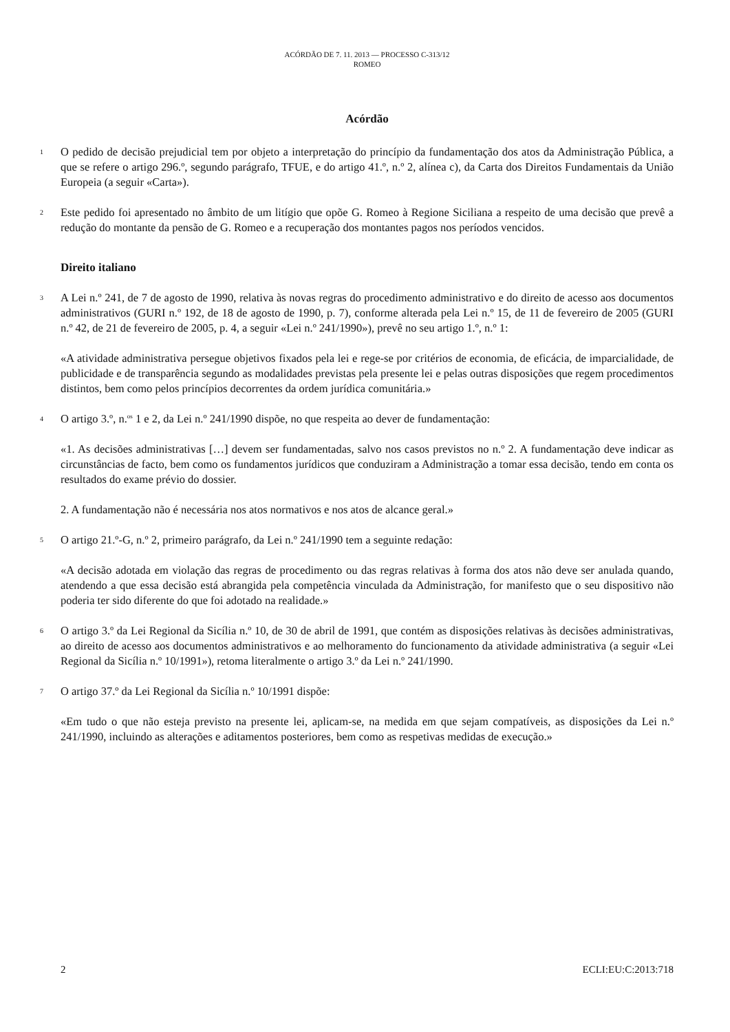ACÓRDÃO DE 7. 11. 2013 — PROCESSO C-313/12
ROMEO
Acórdão
1
O pedido de decisão prejudicial tem por objeto a interpretação do princípio da fundamentação dos atos da Administração Pública, a que se refere o artigo 296.º, segundo parágrafo, TFUE, e do artigo 41.º, n.º 2, alínea c), da Carta dos Direitos Fundamentais da União Europeia (a seguir «Carta»).
2
Este pedido foi apresentado no âmbito de um litígio que opõe G. Romeo à Regione Siciliana a respeito de uma decisão que prevê a redução do montante da pensão de G. Romeo e a recuperação dos montantes pagos nos períodos vencidos.
Direito italiano
3
A Lei n.º 241, de 7 de agosto de 1990, relativa às novas regras do procedimento administrativo e do direito de acesso aos documentos administrativos (GURI n.º 192, de 18 de agosto de 1990, p. 7), conforme alterada pela Lei n.º 15, de 11 de fevereiro de 2005 (GURI n.º 42, de 21 de fevereiro de 2005, p. 4, a seguir «Lei n.º 241/1990»), prevê no seu artigo 1.º, n.º 1:
«A atividade administrativa persegue objetivos fixados pela lei e rege-se por critérios de economia, de eficácia, de imparcialidade, de publicidade e de transparência segundo as modalidades previstas pela presente lei e pelas outras disposições que regem procedimentos distintos, bem como pelos princípios decorrentes da ordem jurídica comunitária.»
4
O artigo 3.º, n.<sup>os</sup> 1 e 2, da Lei n.º 241/1990 dispõe, no que respeita ao dever de fundamentação:
«1. As decisões administrativas […] devem ser fundamentadas, salvo nos casos previstos no n.º 2. A fundamentação deve indicar as circunstâncias de facto, bem como os fundamentos jurídicos que conduziram a Administração a tomar essa decisão, tendo em conta os resultados do exame prévio do dossier.
2. A fundamentação não é necessária nos atos normativos e nos atos de alcance geral.»
5
O artigo 21.º-G, n.º 2, primeiro parágrafo, da Lei n.º 241/1990 tem a seguinte redação:
«A decisão adotada em violação das regras de procedimento ou das regras relativas à forma dos atos não deve ser anulada quando, atendendo a que essa decisão está abrangida pela competência vinculada da Administração, for manifesto que o seu dispositivo não poderia ter sido diferente do que foi adotado na realidade.»
6
O artigo 3.º da Lei Regional da Sicília n.º 10, de 30 de abril de 1991, que contém as disposições relativas às decisões administrativas, ao direito de acesso aos documentos administrativos e ao melhoramento do funcionamento da atividade administrativa (a seguir «Lei Regional da Sicília n.º 10/1991»), retoma literalmente o artigo 3.º da Lei n.º 241/1990.
7
O artigo 37.º da Lei Regional da Sicília n.º 10/1991 dispõe:
«Em tudo o que não esteja previsto na presente lei, aplicam-se, na medida em que sejam compatíveis, as disposições da Lei n.º 241/1990, incluindo as alterações e aditamentos posteriores, bem como as respetivas medidas de execução.»
2 ECLI:EU:C:2013:718